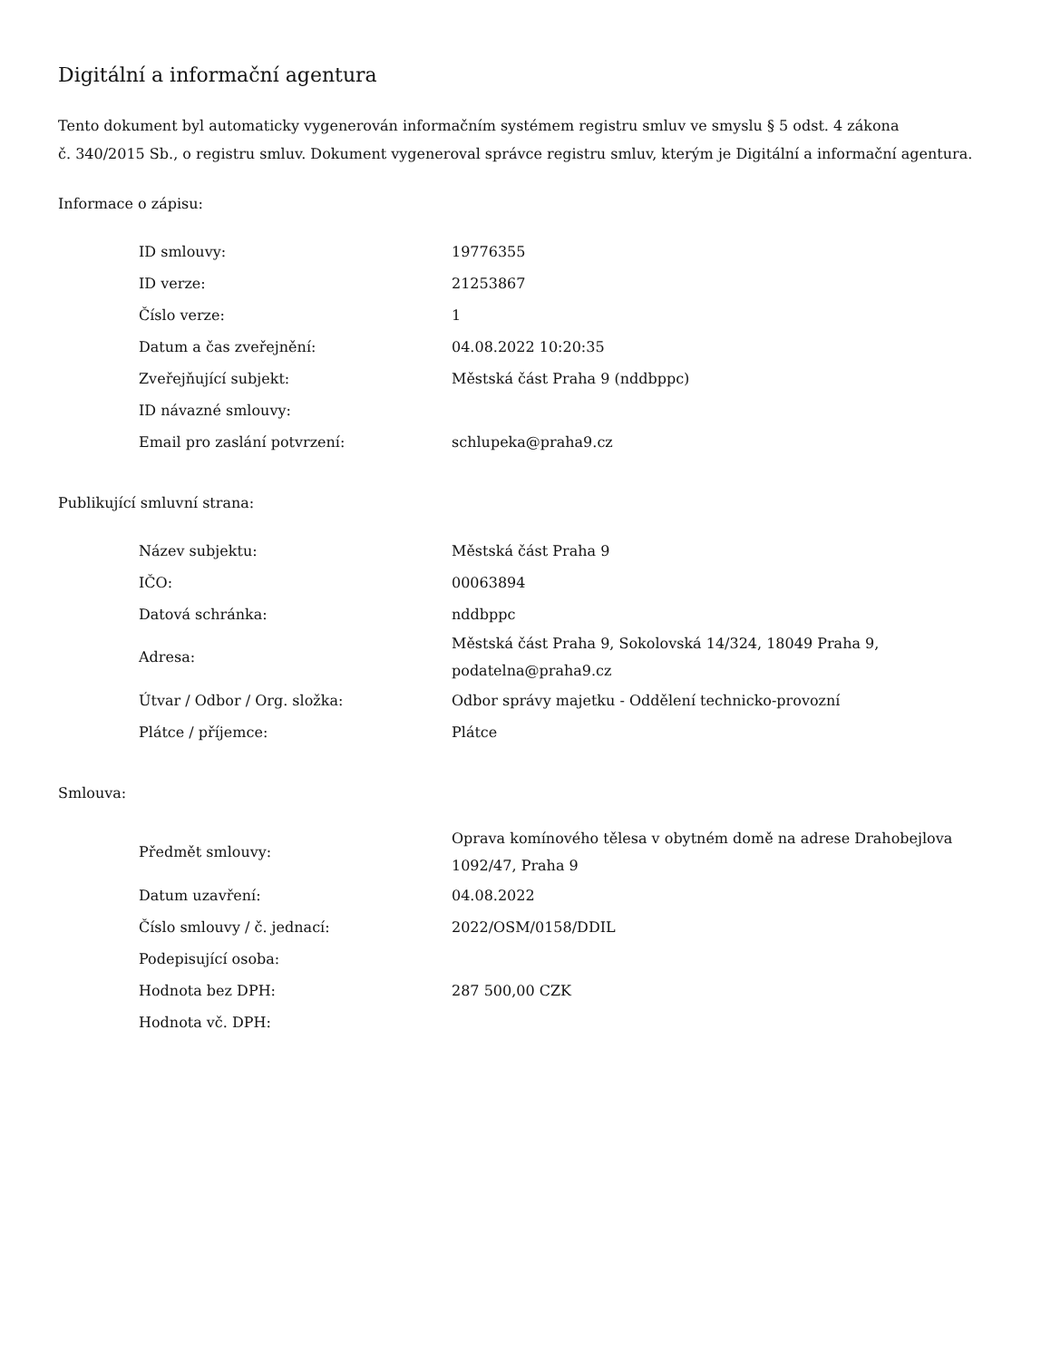Digitální a informační agentura
Tento dokument byl automaticky vygenerován informačním systémem registru smluv ve smyslu § 5 odst. 4 zákona
č. 340/2015 Sb., o registru smluv. Dokument vygeneroval správce registru smluv, kterým je Digitální a informační agentura.
Informace o zápisu:
| ID smlouvy: | 19776355 |
| ID verze: | 21253867 |
| Číslo verze: | 1 |
| Datum a čas zveřejnění: | 04.08.2022 10:20:35 |
| Zveřejňující subjekt: | Městská část Praha 9 (nddbppc) |
| ID návazné smlouvy: | |
| Email pro zaslání potvrzení: | schlupeka@praha9.cz |
Publikující smluvní strana:
| Název subjektu: | Městská část Praha 9 |
| IČO: | 00063894 |
| Datová schránka: | nddbppc |
| Adresa: | Městská část Praha 9, Sokolovská 14/324, 18049 Praha 9, podatelna@praha9.cz |
| Útvar / Odbor / Org. složka: | Odbor správy majetku - Oddělení technicko-provozní |
| Plátce / příjemce: | Plátce |
Smlouva:
| Předmět smlouvy: | Oprava komínového tělesa v obytném domě na adrese Drahobejlova 1092/47, Praha 9 |
| Datum uzavření: | 04.08.2022 |
| Číslo smlouvy / č. jednací: | 2022/OSM/0158/DDIL |
| Podepisující osoba: | |
| Hodnota bez DPH: | 287 500,00 CZK |
| Hodnota vč. DPH: | |